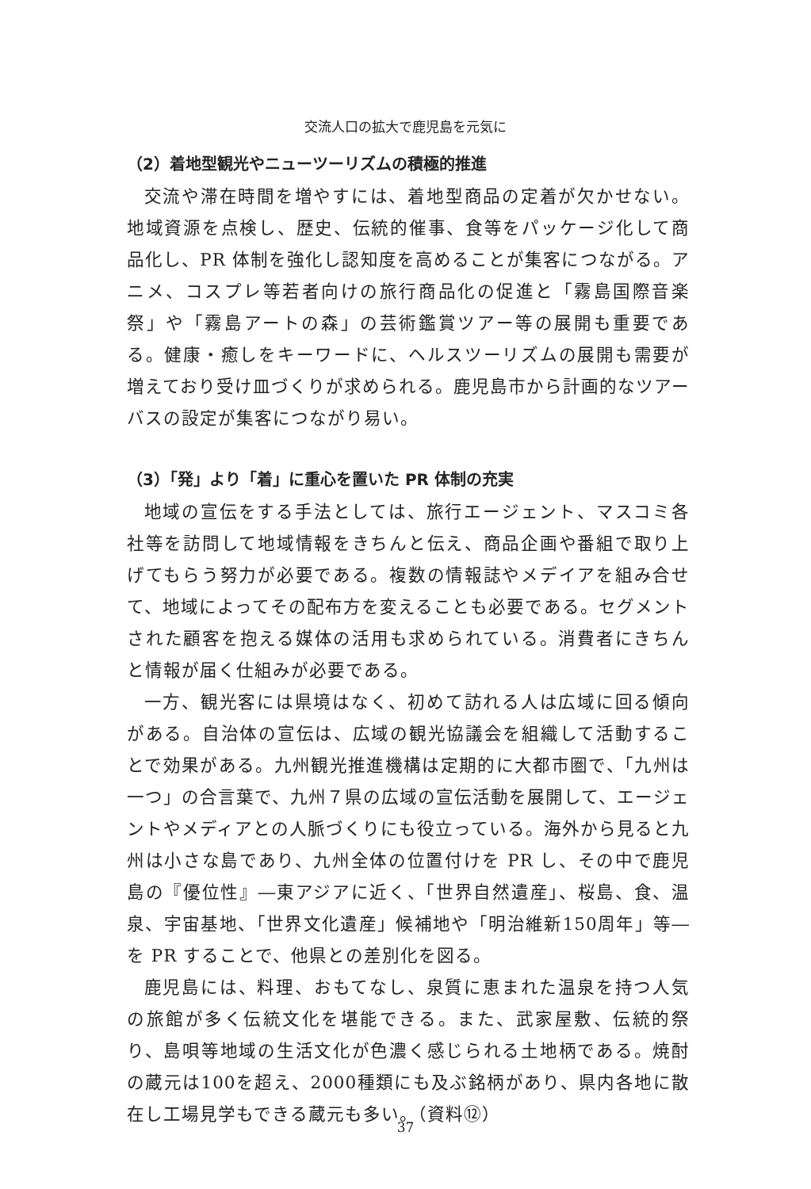交流人口の拡大で鹿児島を元気に
（2）着地型観光やニューツーリズムの積極的推進
交流や滞在時間を増やすには、着地型商品の定着が欠かせない。地域資源を点検し、歴史、伝統的催事、食等をパッケージ化して商品化し、PR 体制を強化し認知度を高めることが集客につながる。アニメ、コスプレ等若者向けの旅行商品化の促進と「霧島国際音楽祭」や「霧島アートの森」の芸術鑑賞ツアー等の展開も重要である。健康・癒しをキーワードに、ヘルスツーリズムの展開も需要が増えており受け皿づくりが求められる。鹿児島市から計画的なツアーバスの設定が集客につながり易い。
（3）「発」より「着」に重心を置いた PR 体制の充実
地域の宣伝をする手法としては、旅行エージェント、マスコミ各社等を訪問して地域情報をきちんと伝え、商品企画や番組で取り上げてもらう努力が必要である。複数の情報誌やメデイアを組み合せて、地域によってその配布方を変えることも必要である。セグメントされた顧客を抱える媒体の活用も求められている。消費者にきちんと情報が届く仕組みが必要である。
一方、観光客には県境はなく、初めて訪れる人は広域に回る傾向がある。自治体の宣伝は、広域の観光協議会を組織して活動することで効果がある。九州観光推進機構は定期的に大都市圏で、「九州は一つ」の合言葉で、九州７県の広域の宣伝活動を展開して、エージェントやメディアとの人脈づくりにも役立っている。海外から見ると九州は小さな島であり、九州全体の位置付けを PR し、その中で鹿児島の『優位性』―東アジアに近く、「世界自然遺産」、桜島、食、温泉、宇宙基地、「世界文化遺産」候補地や「明治維新150周年」等―を PR することで、他県との差別化を図る。
鹿児島には、料理、おもてなし、泉質に恵まれた温泉を持つ人気の旅館が多く伝統文化を堪能できる。また、武家屋敷、伝統的祭り、島唄等地域の生活文化が色濃く感じられる土地柄である。焼酎の蔵元は100を超え、2000種類にも及ぶ銘柄があり、県内各地に散在し工場見学もできる蔵元も多い。（資料⑫）
37